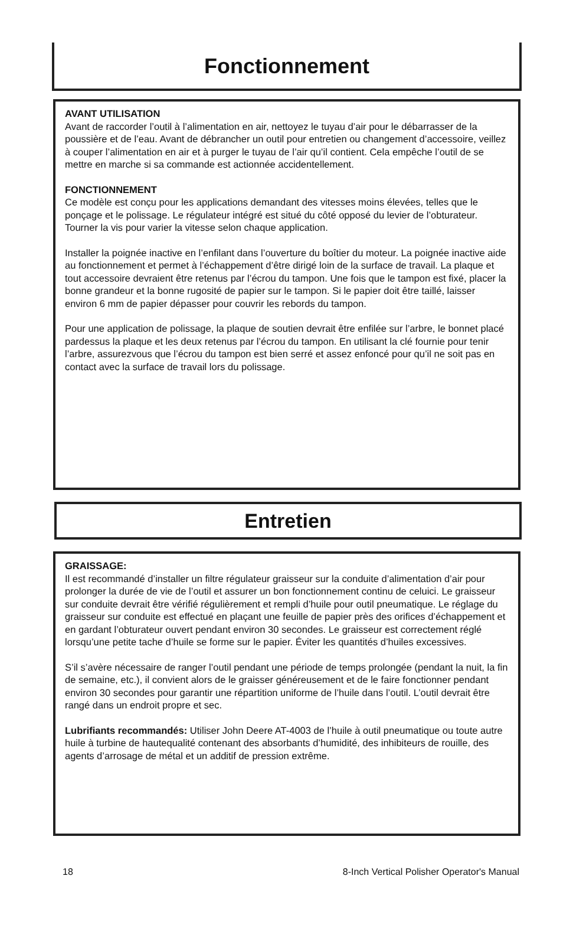Fonctionnement
AVANT UTILISATION
Avant de raccorder l’outil à l’alimentation en air, nettoyez le tuyau d’air pour le débarrasser de la poussière et de l’eau. Avant de débrancher un outil pour entretien ou changement d’accessoire, veillez à couper l’alimentation en air et à purger le tuyau de l’air qu’il contient. Cela empêche l’outil de se mettre en marche si sa commande est actionnée accidentellement.
FONCTIONNEMENT
Ce modèle est conçu pour les applications demandant des vitesses moins élevées, telles que le ponçage et le polissage. Le régulateur intégré est situé du côté opposé du levier de l’obturateur. Tourner la vis pour varier la vitesse selon chaque application.
Installer la poignée inactive en l’enfilant dans l’ouverture du boîtier du moteur. La poignée inactive aide au fonctionnement et permet à l’échappement d’être dirigé loin de la surface de travail. La plaque et tout accessoire devraient être retenus par l’écrou du tampon. Une fois que le tampon est fixé, placer la bonne grandeur et la bonne rugosité de papier sur le tampon. Si le papier doit être taillé, laisser environ 6 mm de papier dépasser pour couvrir les rebords du tampon.
Pour une application de polissage, la plaque de soutien devrait être enfilée sur l’arbre, le bonnet placé pardessus la plaque et les deux retenus par l’écrou du tampon. En utilisant la clé fournie pour tenir l’arbre, assurezvous que l’écrou du tampon est bien serré et assez enfoncé pour qu’il ne soit pas en contact avec la surface de travail lors du polissage.
Entretien
GRAISSAGE:
Il est recommandé d’installer un filtre régulateur graisseur sur la conduite d’alimentation d’air pour prolonger la durée de vie de l’outil et assurer un bon fonctionnement continu de celuici. Le graisseur sur conduite devrait être vérifié régulièrement et rempli d’huile pour outil pneumatique. Le réglage du graisseur sur conduite est effectué en plaçant une feuille de papier près des orifices d’échappement et en gardant l’obturateur ouvert pendant environ 30 secondes. Le graisseur est correctement réglé lorsqu’une petite tache d’huile se forme sur le papier. Éviter les quantités d’huiles excessives.
S’il s’avère nécessaire de ranger l’outil pendant une période de temps prolongée (pendant la nuit, la fin de semaine, etc.), il convient alors de le graisser généreusement et de le faire fonctionner pendant environ 30 secondes pour garantir une répartition uniforme de l’huile dans l’outil. L’outil devrait être rangé dans un endroit propre et sec.
Lubrifiants recommandés: Utiliser John Deere AT-4003 de l’huile à outil pneumatique ou toute autre huile à turbine de hautequalité contenant des absorbants d’humidité, des inhibiteurs de rouille, des agents d’arrosage de métal et un additif de pression extrême.
18 8-Inch Vertical Polisher Operator's Manual